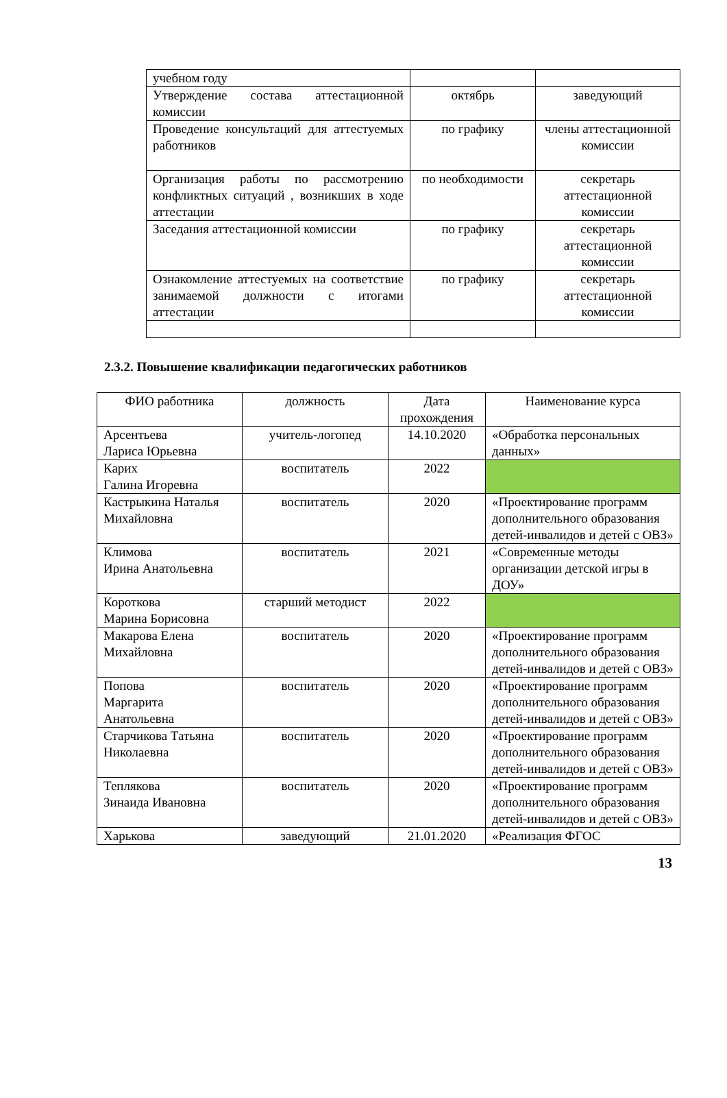| учебном году | | |
| Утверждение состава аттестационной комиссии | октябрь | заведующий |
| Проведение консультаций для аттестуемых работников | по графику | члены аттестационной комиссии |
| Организация работы по рассмотрению конфликтных ситуаций , возникших в ходе аттестации | по необходимости | секретарь аттестационной комиссии |
| Заседания аттестационной комиссии | по графику | секретарь аттестационной комиссии |
| Ознакомление аттестуемых на соответствие занимаемой должности с итогами аттестации | по графику | секретарь аттестационной комиссии |
2.3.2. Повышение квалификации педагогических работников
| ФИО работника | должность | Дата прохождения | Наименование курса |
| --- | --- | --- | --- |
| Арсентьева Лариса Юрьевна | учитель-логопед | 14.10.2020 | «Обработка персональных данных» |
| Карих Галина Игоревна | воспитатель | 2022 | |
| Кастрыкина Наталья Михайловна | воспитатель | 2020 | «Проектирование программ дополнительного образования детей-инвалидов и детей с ОВЗ» |
| Климова Ирина Анатольевна | воспитатель | 2021 | «Современные методы организации детской игры в ДОУ» |
| Короткова Марина Борисовна | старший методист | 2022 | |
| Макарова Елена Михайловна | воспитатель | 2020 | «Проектирование программ дополнительного образования детей-инвалидов и детей с ОВЗ» |
| Попова Маргарита Анатольевна | воспитатель | 2020 | «Проектирование программ дополнительного образования детей-инвалидов и детей с ОВЗ» |
| Старчикова Татьяна Николаевна | воспитатель | 2020 | «Проектирование программ дополнительного образования детей-инвалидов и детей с ОВЗ» |
| Теплякова Зинаида Ивановна | воспитатель | 2020 | «Проектирование программ дополнительного образования детей-инвалидов и детей с ОВЗ» |
| Харькова | заведующий | 21.01.2020 | «Реализация ФГОС |
13